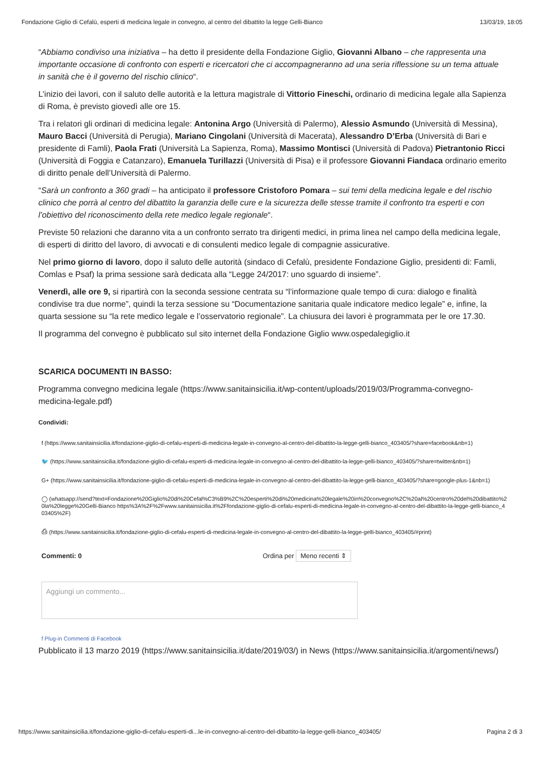Fondazione Giglio di Cefalù, esperti di medicina legale in convegno, al centro del dibattito la legge Gelli-Bianco 13/03/19, 18:05
“Abbiamo condiviso una iniziativa – ha detto il presidente della Fondazione Giglio, Giovanni Albano – che rappresenta una importante occasione di confronto con esperti e ricercatori che ci accompagneranno ad una seria riflessione su un tema attuale in sanità che è il governo del rischio clinico“.
L’inizio dei lavori, con il saluto delle autorità e la lettura magistrale di Vittorio Fineschi, ordinario di medicina legale alla Sapienza di Roma, è previsto giovedì alle ore 15.
Tra i relatori gli ordinari di medicina legale: Antonina Argo (Università di Palermo), Alessio Asmundo (Università di Messina), Mauro Bacci (Università di Perugia), Mariano Cingolani (Università di Macerata), Alessandro D’Erba (Università di Bari e presidente di Famli), Paola Frati (Università La Sapienza, Roma), Massimo Montisci (Università di Padova) Pietrantonio Ricci (Università di Foggia e Catanzaro), Emanuela Turillazzi (Università di Pisa) e il professore Giovanni Fiandaca ordinario emerito di diritto penale dell’Università di Palermo.
“Sarà un confronto a 360 gradi – ha anticipato il professore Cristoforo Pomara – sui temi della medicina legale e del rischio clinico che porrà al centro del dibattito la garanzia delle cure e la sicurezza delle stesse tramite il confronto tra esperti e con l’obiettivo del riconoscimento della rete medico legale regionale“.
Previste 50 relazioni che daranno vita a un confronto serrato tra dirigenti medici, in prima linea nel campo della medicina legale, di esperti di diritto del lavoro, di avvocati e di consulenti medico legale di compagnie assicurative.
Nel primo giorno di lavoro, dopo il saluto delle autorità (sindaco di Cefalù, presidente Fondazione Giglio, presidenti di: Famli, Comlas e Psaf) la prima sessione sarà dedicata alla “Legge 24/2017: uno sguardo di insieme”.
Venerdì, alle ore 9, si ripartirà con la seconda sessione centrata su “l’informazione quale tempo di cura: dialogo e finalità condivise tra due norme”, quindi la terza sessione su “Documentazione sanitaria quale indicatore medico legale” e, infine, la quarta sessione su “la rete medico legale e l’osservatorio regionale”. La chiusura dei lavori è programmata per le ore 17.30.
Il programma del convegno è pubblicato sul sito internet della Fondazione Giglio www.ospedalegiglio.it
SCARICA DOCUMENTI IN BASSO:
Programma convegno medicina legale (https://www.sanitainsicilia.it/wp-content/uploads/2019/03/Programma-convegno-medicina-legale.pdf)
Condividi:
f (https://www.sanitainsicilia.it/fondazione-giglio-di-cefalu-esperti-di-medicina-legale-in-convegno-al-centro-del-dibattito-la-legge-gelli-bianco_403405/?share=facebook&nb=1)
🐦 (https://www.sanitainsicilia.it/fondazione-giglio-di-cefalu-esperti-di-medicina-legale-in-convegno-al-centro-del-dibattito-la-legge-gelli-bianco_403405/?share=twitter&nb=1)
G+ (https://www.sanitainsicilia.it/fondazione-giglio-di-cefalu-esperti-di-medicina-legale-in-convegno-al-centro-del-dibattito-la-legge-gelli-bianco_403405/?share=google-plus-1&nb=1)
◯ (whatsapp://send?text=Fondazione%20Giglio%20di%20Cefal%C3%B9%2C%20esperti%20di%20medicina%20legale%20in%20convegno%2C%20al%20centro%20del%20dibattito%20la%20legge%20Gelli-Bianco https%3A%2F%2Fwww.sanitainsicilia.it%2Ffondazione-giglio-di-cefalu-esperti-di-medicina-legale-in-convegno-al-centro-del-dibattito-la-legge-gelli-bianco_403405%2F)
⎙ (https://www.sanitainsicilia.it/fondazione-giglio-di-cefalu-esperti-di-medicina-legale-in-convegno-al-centro-del-dibattito-la-legge-gelli-bianco_403405/#print)
Commenti: 0 Ordina per Meno recenti ⇕
Aggiungi un commento...
f Plug-in Commenti di Facebook
Pubblicato il 13 marzo 2019 (https://www.sanitainsicilia.it/date/2019/03/) in News (https://www.sanitainsicilia.it/argomenti/news/)
https://www.sanitainsicilia.it/fondazione-giglio-di-cefalu-esperti-di...le-in-convegno-al-centro-del-dibattito-la-legge-gelli-bianco_403405/ Pagina 2 di 3